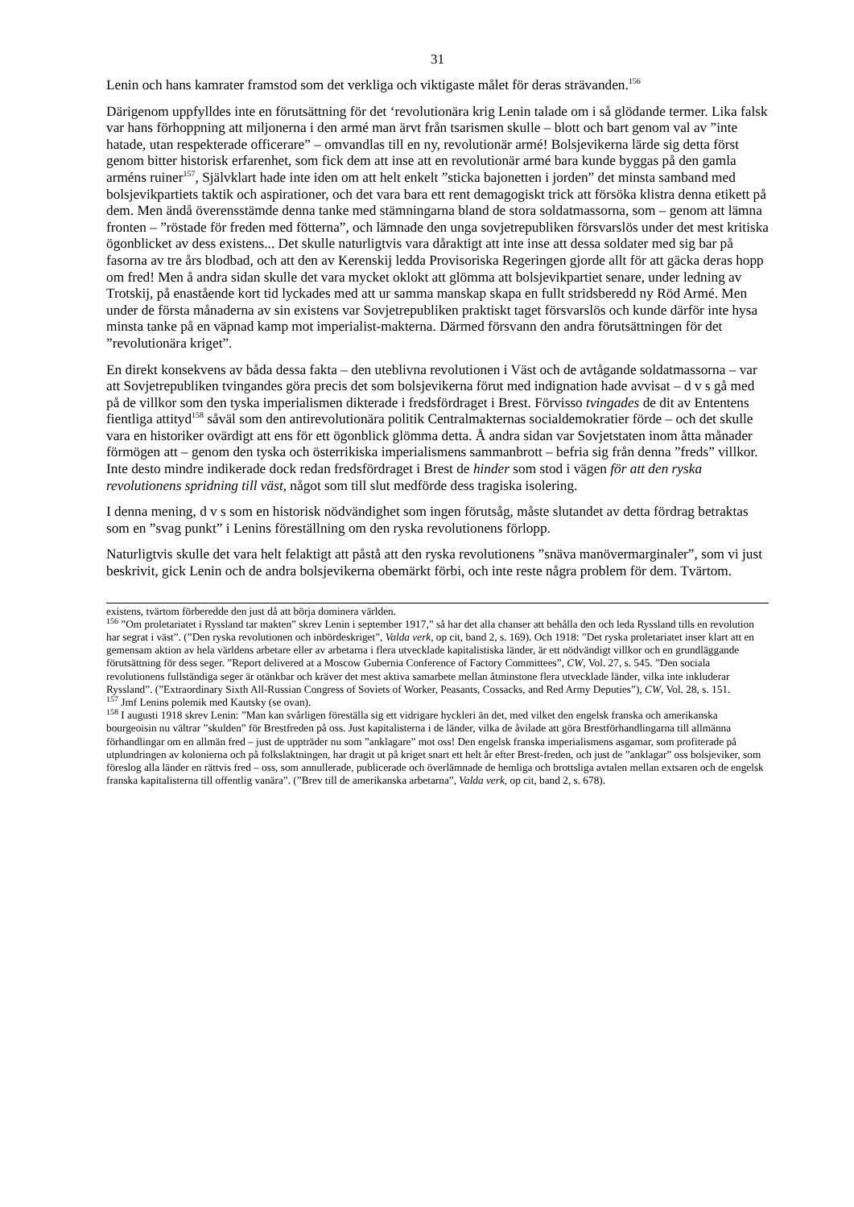31
Lenin och hans kamrater framstod som det verkliga och viktigaste målet för deras strävanden.<sup>156</sup>
Därigenom uppfylldes inte en förutsättning för det ‘revolutionära krig Lenin talade om i så glödande termer. Lika falsk var hans förhoppning att miljonerna i den armé man ärvt från tsarismen skulle – blott och bart genom val av ”inte hatade, utan respekterade officerare” – omvandlas till en ny, revolutionär armé! Bolsjevikerna lärde sig detta först genom bitter historisk erfarenhet, som fick dem att inse att en revolutionär armé bara kunde byggas på den gamla arméns ruiner<sup>157</sup>, Självklart hade inte iden om att helt enkelt ”sticka bajonetten i jorden” det minsta samband med bolsjevikpartiets taktik och aspirationer, och det vara bara ett rent demagogiskt trick att försöka klistra denna etikett på dem. Men ändå överensstämde denna tanke med stämningarna bland de stora soldatmassorna, som – genom att lämna fronten – ”röstade för freden med fötterna”, och lämnade den unga sovjetrepubliken försvarslös under det mest kritiska ögonblicket av dess existens... Det skulle naturligtvis vara dåraktigt att inte inse att dessa soldater med sig bar på fasorna av tre års blodbad, och att den av Kerenskij ledda Provisoriska Regeringen gjorde allt för att gäcka deras hopp om fred! Men å andra sidan skulle det vara mycket oklokt att glömma att bolsjevikpartiet senare, under ledning av Trotskij, på enastående kort tid lyckades med att ur samma manskap skapa en fullt stridsberedd ny Röd Armé. Men under de första månaderna av sin existens var Sovjetrepubliken praktiskt taget försvarslös och kunde därför inte hysa minsta tanke på en väpnad kamp mot imperialist-makterna. Därmed försvann den andra förutsättningen för det ”revolutionära kriget”.
En direkt konsekvens av båda dessa fakta – den uteblivna revolutionen i Väst och de avtågande soldatmassorna – var att Sovjetrepubliken tvingandes göra precis det som bolsjevikerna förut med indignation hade avvisat – d v s gå med på de villkor som den tyska imperialismen dikterade i fredsfördraget i Brest. Förvisso tvingades de dit av Ententens fientliga attityd<sup>158</sup> såväl som den antirevolutionära politik Centralmakternas socialdemokratier förde – och det skulle vara en historiker ovärdigt att ens för ett ögonblick glömma detta. Å andra sidan var Sovjetstaten inom åtta månader förmögen att – genom den tyska och österrikiska imperialismens sammanbrott – befria sig från denna ”freds” villkor. Inte desto mindre indikerade dock redan fredsfördraget i Brest de hinder som stod i vägen för att den ryska revolutionens spridning till väst, något som till slut medförde dess tragiska isolering.
I denna mening, d v s som en historisk nödvändighet som ingen förutsåg, måste slutandet av detta fördrag betraktas som en ”svag punkt” i Lenins föreställning om den ryska revolutionens förlopp.
Naturligtvis skulle det vara helt felaktigt att påstå att den ryska revolutionens ”snäva manövermarginaler”, som vi just beskrivit, gick Lenin och de andra bolsjevikerna obemärkt förbi, och inte reste några problem för dem. Tvärtom.
existens, tvärtom förberedde den just då att börja dominera världen.
<sup>156</sup> ”Om proletariatet i Ryssland tar makten” skrev Lenin i september 1917,” så har det alla chanser att behålla den och leda Ryssland tills en revolution har segrat i väst”. (”Den ryska revolutionen och inbördeskriget”, Valda verk, op cit, band 2, s. 169). Och 1918: ”Det ryska proletariatet inser klart att en gemensam aktion av hela världens arbetare eller av arbetarna i flera utvecklade kapitalistiska länder, är ett nödvändigt villkor och en grundläggande förutsättning för dess seger. ”Report delivered at a Moscow Gubernia Conference of Factory Committees”, CW, Vol. 27, s. 545. ”Den sociala revolutionens fullständiga seger är otänkbar och kräver det mest aktiva samarbete mellan åtminstone flera utvecklade länder, vilka inte inkluderar Ryssland”. (”Extraordinary Sixth All-Russian Congress of Soviets of Worker, Peasants, Cossacks, and Red Army Deputies”), CW, Vol. 28, s. 151.
<sup>157</sup> Jmf Lenins polemik med Kautsky (se ovan).
<sup>158</sup> I augusti 1918 skrev Lenin: ”Man kan svårligen föreställa sig ett vidrigare hyckleri än det, med vilket den engelsk franska och amerikanska bourgeoisin nu vältrar ”skulden” för Brestfreden på oss. Just kapitalisterna i de länder, vilka de åvilade att göra Brestförhandlingarna till allmänna förhandlingar om en allmän fred – just de uppträder nu som ”anklagare” mot oss! Den engelsk franska imperialismens asgamar, som profiterade på utplundringen av kolonierna och på folkslaktningen, har dragit ut på kriget snart ett helt år efter Brest-freden, och just de ”anklagar” oss bolsjeviker, som föreslog alla länder en rättvis fred – oss, som annullerade, publicerade och överlämnade de hemliga och brottsliga avtalen mellan extsaren och de engelsk franska kapitalisterna till offentlig vanära”. (”Brev till de amerikanska arbetarna”, Valda verk, op cit, band 2, s. 678).